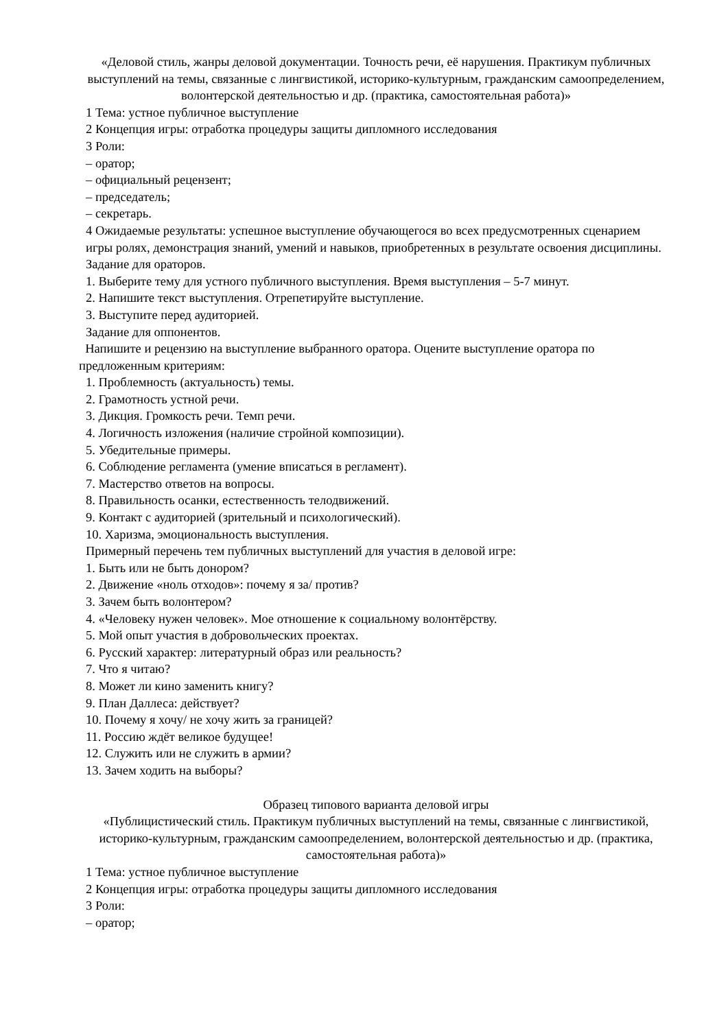«Деловой стиль, жанры деловой документации. Точность речи, её нарушения. Практикум публичных выступлений на темы, связанные с лингвистикой, историко-культурным, гражданским самоопределением, волонтерской деятельностью и др. (практика, самостоятельная работа)»
1 Тема: устное публичное выступление
2 Концепция игры: отработка процедуры защиты дипломного исследования
3 Роли:
– оратор;
– официальный рецензент;
– председатель;
– секретарь.
4 Ожидаемые результаты: успешное выступление обучающегося во всех предусмотренных сценарием игры ролях, демонстрация знаний, умений и навыков, приобретенных в результате освоения дисциплины.
Задание для ораторов.
1. Выберите тему для устного публичного выступления. Время выступления – 5-7 минут.
2. Напишите текст выступления. Отрепетируйте выступление.
3. Выступите перед аудиторией.
Задание для оппонентов.
Напишите и рецензию на выступление выбранного оратора. Оцените выступление оратора по предложенным критериям:
1. Проблемность (актуальность) темы.
2. Грамотность устной речи.
3. Дикция. Громкость речи. Темп речи.
4. Логичность изложения (наличие стройной композиции).
5. Убедительные примеры.
6. Соблюдение регламента (умение вписаться в регламент).
7. Мастерство ответов на вопросы.
8. Правильность осанки, естественность телодвижений.
9. Контакт с аудиторией (зрительный и психологический).
10. Харизма, эмоциональность выступления.
Примерный перечень тем публичных выступлений для участия в деловой игре:
1. Быть или не быть донором?
2. Движение «ноль отходов»: почему я за/ против?
3. Зачем быть волонтером?
4. «Человеку нужен человек». Мое отношение к социальному волонтёрству.
5. Мой опыт участия в добровольческих проектах.
6. Русский характер: литературный образ или реальность?
7. Что я читаю?
8. Может ли кино заменить книгу?
9. План Даллеса: действует?
10. Почему я хочу/ не хочу жить за границей?
11. Россию ждёт великое будущее!
12. Служить или не служить в армии?
13. Зачем ходить на выборы?
Образец типового варианта деловой игры
«Публицистический стиль. Практикум публичных выступлений на темы, связанные с лингвистикой, историко-культурным, гражданским самоопределением, волонтерской деятельностью и др. (практика, самостоятельная работа)»
1 Тема: устное публичное выступление
2 Концепция игры: отработка процедуры защиты дипломного исследования
3 Роли:
– оратор;